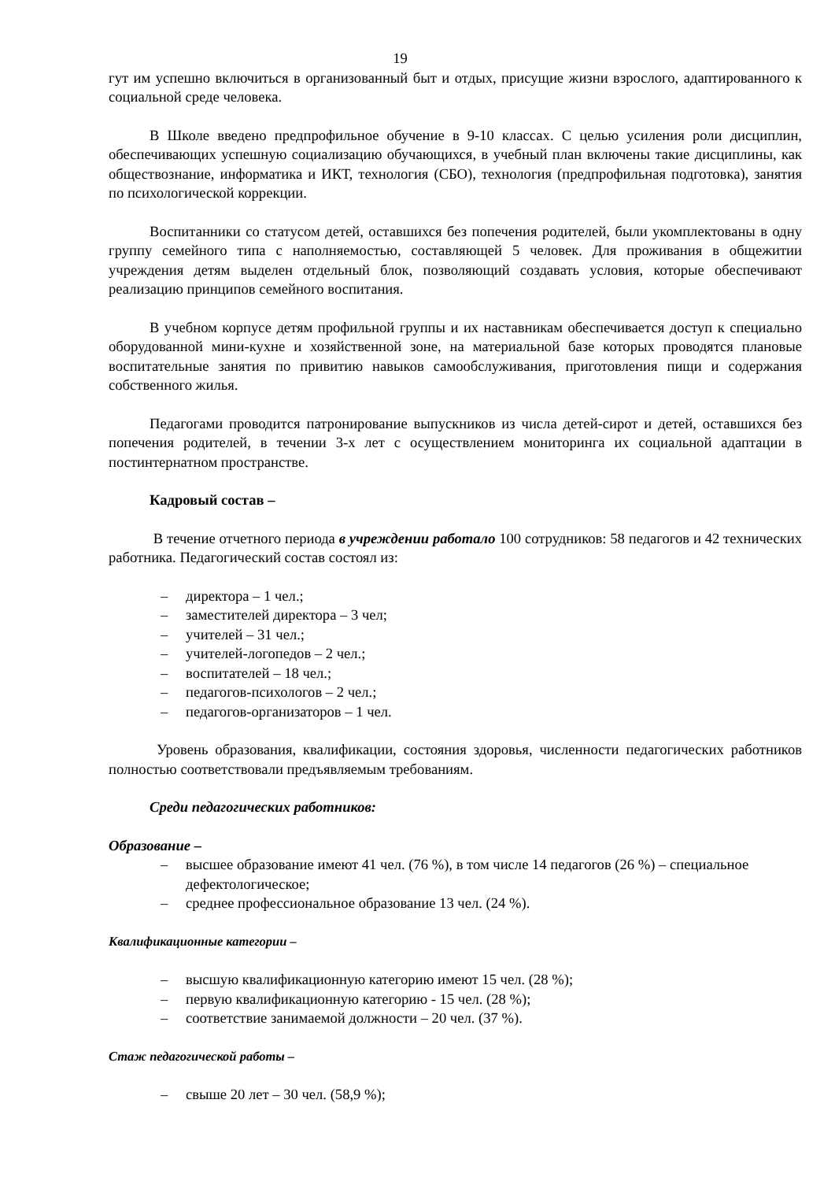19
гут им успешно включиться в организованный быт и отдых, присущие жизни взрослого, адаптированного к социальной среде человека.
В Школе введено предпрофильное обучение в 9-10 классах. С целью усиления роли дисциплин, обеспечивающих успешную социализацию обучающихся, в учебный план включены такие дисциплины, как обществознание, информатика и ИКТ, технология (СБО), технология (предпрофильная подготовка), занятия по психологической коррекции.
Воспитанники со статусом детей, оставшихся без попечения родителей, были укомплектованы в одну группу семейного типа с наполняемостью, составляющей 5 человек. Для проживания в общежитии учреждения детям выделен отдельный блок, позволяющий создавать условия, которые обеспечивают реализацию принципов семейного воспитания.
В учебном корпусе детям профильной группы и их наставникам обеспечивается доступ к специально оборудованной мини-кухне и хозяйственной зоне, на материальной базе которых проводятся плановые воспитательные занятия по привитию навыков самообслуживания, приготовления пищи и содержания собственного жилья.
Педагогами проводится патронирование выпускников из числа детей-сирот и детей, оставшихся без попечения родителей, в течении 3-х лет с осуществлением мониторинга их социальной адаптации в постинтернатном пространстве.
Кадровый состав –
В течение отчетного периода в учреждении работало 100 сотрудников: 58 педагогов и 42 технических работника. Педагогический состав состоял из:
– директора – 1 чел.;
– заместителей директора – 3 чел;
– учителей – 31 чел.;
– учителей-логопедов – 2 чел.;
– воспитателей – 18 чел.;
– педагогов-психологов – 2 чел.;
– педагогов-организаторов – 1 чел.
Уровень образования, квалификации, состояния здоровья, численности педагогических работников полностью соответствовали предъявляемым требованиям.
Среди педагогических работников:
Образование –
– высшее образование имеют 41 чел. (76 %), в том числе 14 педагогов (26 %) – специальное дефектологическое;
– среднее профессиональное образование 13 чел. (24 %).
Квалификационные категории –
– высшую квалификационную категорию имеют 15 чел. (28 %);
– первую квалификационную категорию - 15 чел. (28 %);
– соответствие занимаемой должности – 20 чел. (37 %).
Стаж педагогической работы –
– свыше 20 лет – 30 чел. (58,9 %);